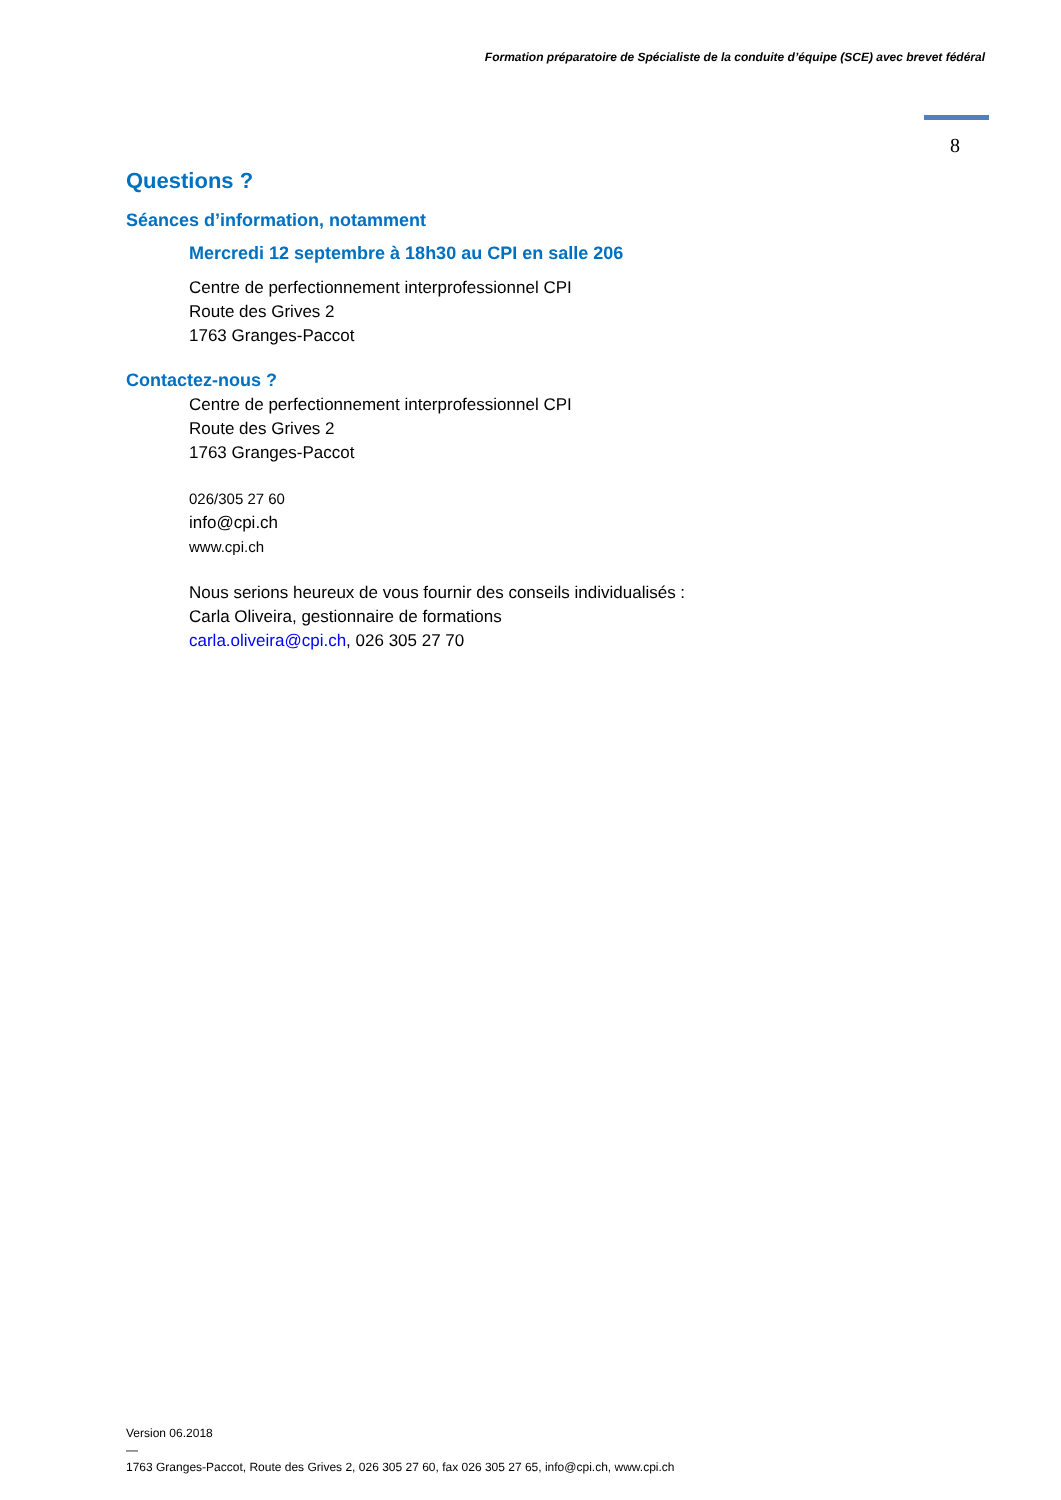Formation préparatoire de Spécialiste de la conduite d’équipe (SCE) avec brevet fédéral
8
Questions ?
Séances d’information, notamment
Mercredi 12 septembre à 18h30 au CPI en salle 206
Centre de perfectionnement interprofessionnel CPI
Route des Grives 2
1763 Granges-Paccot
Contactez-nous ?
Centre de perfectionnement interprofessionnel CPI
Route des Grives 2
1763 Granges-Paccot
026/305 27 60
info@cpi.ch
www.cpi.ch
Nous serions heureux de vous fournir des conseils individualisés :
Carla Oliveira, gestionnaire de formations
carla.oliveira@cpi.ch, 026 305 27 70
Version 06.2018
—
1763 Granges-Paccot, Route des Grives 2, 026 305 27 60, fax 026 305 27 65, info@cpi.ch, www.cpi.ch